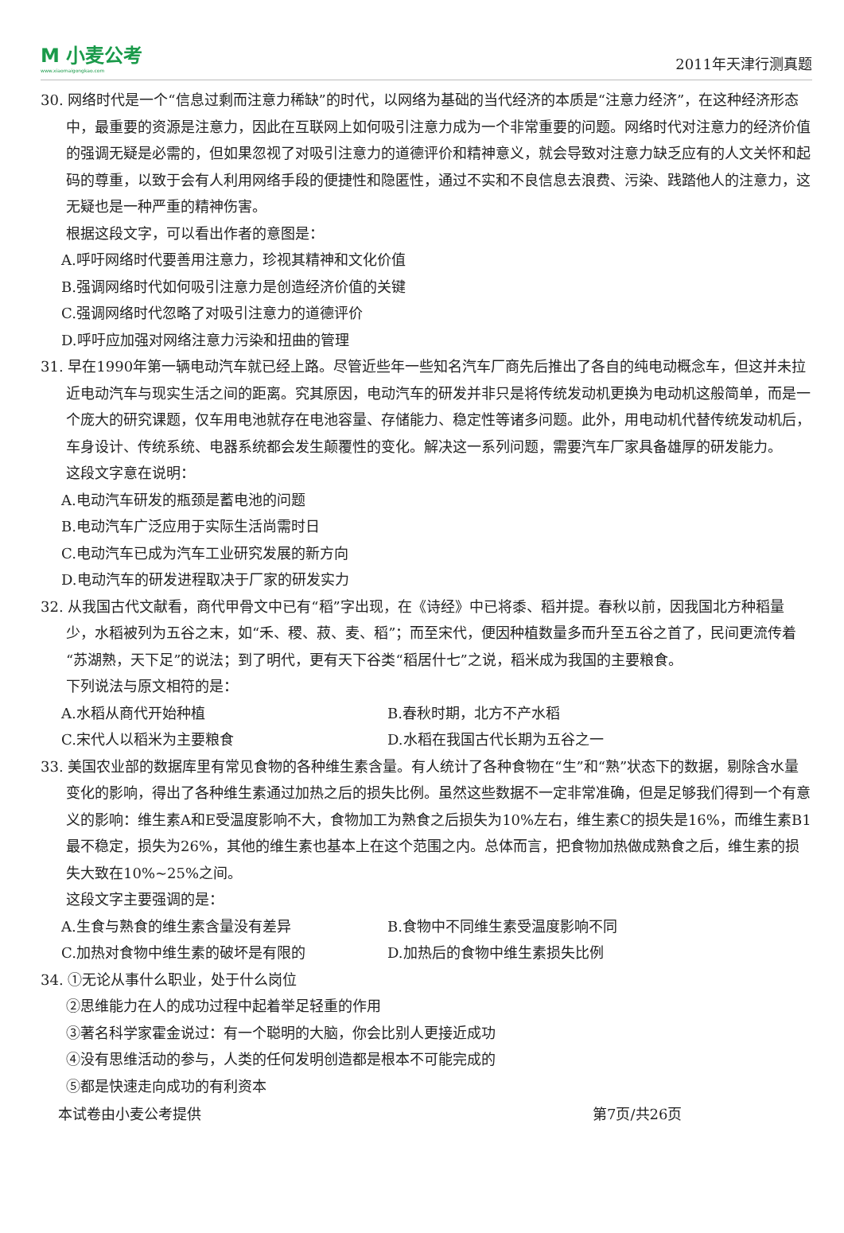M 小麦公考
www.xiaomaigongkao.com
2011年天津行测真题
30. 网络时代是一个“信息过剩而注意力稀缺”的时代，以网络为基础的当代经济的本质是“注意力经济”，在这种经济形态中，最重要的资源是注意力，因此在互联网上如何吸引注意力成为一个非常重要的问题。网络时代对注意力的经济价值的强调无疑是必需的，但如果忽视了对吸引注意力的道德评价和精神意义，就会导致对注意力缺乏应有的人文关怀和起码的尊重，以致于会有人利用网络手段的便捷性和隐匿性，通过不实和不良信息去浪费、污染、践踏他人的注意力，这无疑也是一种严重的精神伤害。
根据这段文字，可以看出作者的意图是：
A.呼吁网络时代要善用注意力，珍视其精神和文化价值
B.强调网络时代如何吸引注意力是创造经济价值的关键
C.强调网络时代忽略了对吸引注意力的道德评价
D.呼吁应加强对网络注意力污染和扭曲的管理
31. 早在1990年第一辆电动汽车就已经上路。尽管近些年一些知名汽车厂商先后推出了各自的纯电动概念车，但这并未拉近电动汽车与现实生活之间的距离。究其原因，电动汽车的研发并非只是将传统发动机更换为电动机这般简单，而是一个庞大的研究课题，仅车用电池就存在电池容量、存储能力、稳定性等诸多问题。此外，用电动机代替传统发动机后，车身设计、传统系统、电器系统都会发生颠覆性的变化。解决这一系列问题，需要汽车厂家具备雄厚的研发能力。
这段文字意在说明：
A.电动汽车研发的瓶颈是蓄电池的问题
B.电动汽车广泛应用于实际生活尚需时日
C.电动汽车已成为汽车工业研究发展的新方向
D.电动汽车的研发进程取决于厂家的研发实力
32. 从我国古代文献看，商代甲骨文中已有“稻”字出现，在《诗经》中已将黍、稻并提。春秋以前，因我国北方种稻量少，水稻被列为五谷之末，如“禾、稷、菽、麦、稻”；而至宋代，便因种植数量多而升至五谷之首了，民间更流传着“苏湖熟，天下足”的说法；到了明代，更有天下谷类“稻居什七”之说，稻米成为我国的主要粮食。
下列说法与原文相符的是：
A.水稻从商代开始种植 B.春秋时期，北方不产水稻
C.宋代人以稻米为主要粮食 D.水稻在我国古代长期为五谷之一
33. 美国农业部的数据库里有常见食物的各种维生素含量。有人统计了各种食物在“生”和“熟”状态下的数据，剔除含水量变化的影响，得出了各种维生素通过加热之后的损失比例。虽然这些数据不一定非常准确，但是足够我们得到一个有意义的影响：维生素A和E受温度影响不大，食物加工为熟食之后损失为10%左右，维生素C的损失是16%，而维生素B1最不稳定，损失为26%，其他的维生素也基本上在这个范围之内。总体而言，把食物加热做成熟食之后，维生素的损失大致在10%~25%之间。
这段文字主要强调的是：
A.生食与熟食的维生素含量没有差异 B.食物中不同维生素受温度影响不同
C.加热对食物中维生素的破坏是有限的 D.加热后的食物中维生素损失比例
34. ①无论从事什么职业，处于什么岗位
②思维能力在人的成功过程中起着举足轻重的作用
③著名科学家霍金说过：有一个聪明的大脑，你会比别人更接近成功
④没有思维活动的参与，人类的任何发明创造都是根本不可能完成的
⑤都是快速走向成功的有利资本
本试卷由小麦公考提供 第7页/共26页